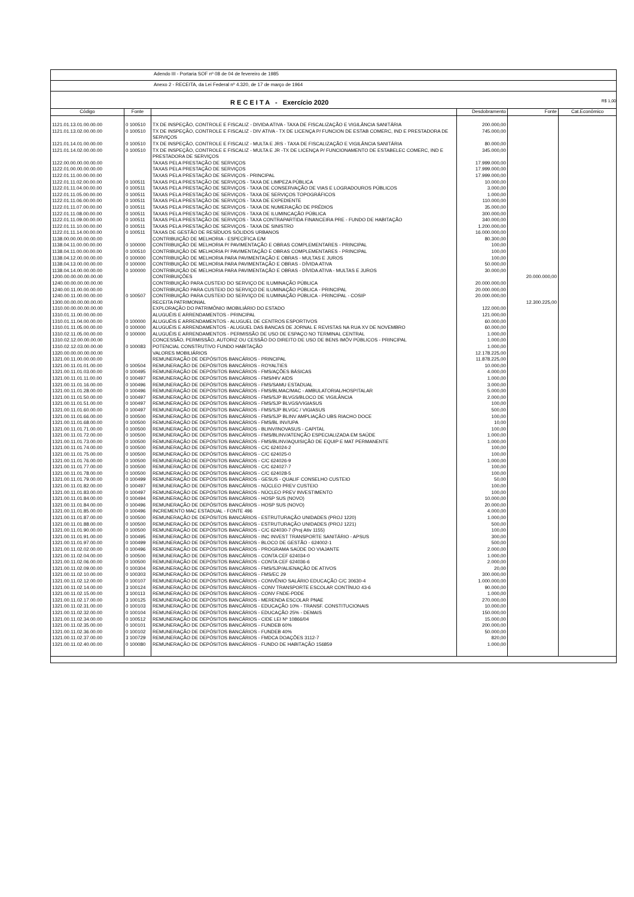Adendo III - Portaria SOF nº 08 de 04 de fevereiro de 1985
Anexo 2 - RECEITA, da Lei Federal nº 4.320, de 17 de março de 1964
R E C E I T A - Exercício 2020 R$ 1,00
| Código | Fonte | | Desdobramento | Fonte | Cat.Econômico |
| --- | --- | --- | --- | --- | --- |
| 1121.01.13.01.00.00.00 | 0 100510 | TX DE INSPEÇÃO, CONTROLE E FISCALIZ - DIVIDA ATIVA - TAXA DE FISCALIZAÇÃO E VIGILÂNCIA SANITÁRIA | 200.000,00 | | |
| 1121.01.13.02.00.00.00 | 0 100510 | TX DE INSPEÇÃO, CONTROLE E FISCALIZ - DIV ATIVA - TX DE LICENÇA P/ FUNCION DE ESTAB COMERC, IND E PRESTADORA DE SERVIÇOS | 745.000,00 | | |
| 1121.01.14.01.00.00.00 | 0 100510 | TX DE INSPEÇÃO, CONTROLE E FISCALIZ - MULTA E JRS - TAXA DE FISCALIZAÇÃO E VIGILÂNCIA SANITÁRIA | 80.000,00 | | |
| 1121.01.14.02.00.00.00 | 0 100510 | TX DE INSPEÇÃO, CONTROLE E FISCALIZ - MULTA E JR -TX DE LICENÇA P/ FUNCIONAMENTO DE ESTABELEC COMERC, IND E PRESTADORA DE SERVIÇOS | 345.000,00 | | |
| 1122.00.00.00.00.00.00 | | TAXAS PELA PRESTAÇÃO DE SERVIÇOS | 17.999.000,00 | | |
| 1122.01.00.00.00.00.00 | | TAXAS PELA PRESTAÇÃO DE SERVIÇOS | 17.999.000,00 | | |
| 1122.01.11.00.00.00.00 | | TAXAS PELA PRESTAÇÃO DE SERVIÇOS - PRINCIPAL | 17.999.000,00 | | |
| 1122.01.11.02.00.00.00 | 0 100511 | TAXAS PELA PRESTAÇÃO DE SERVIÇOS - TAXA DE LIMPEZA PÚBLICA | 10.000,00 | | |
| 1122.01.11.04.00.00.00 | 0 100511 | TAXAS PELA PRESTAÇÃO DE SERVIÇOS - TAXA DE CONSERVAÇÃO DE VIAS E LOGRADOUROS PÚBLICOS | 3.000,00 | | |
| 1122.01.11.05.00.00.00 | 0 100511 | TAXAS PELA PRESTAÇÃO DE SERVIÇOS - TAXA DE SERVIÇOS TOPOGRÁFICOS | 1.000,00 | | |
| 1122.01.11.06.00.00.00 | 0 100511 | TAXAS PELA PRESTAÇÃO DE SERVIÇOS - TAXA DE EXPEDIENTE | 110.000,00 | | |
| 1122.01.11.07.00.00.00 | 0 100511 | TAXAS PELA PRESTAÇÃO DE SERVIÇOS - TAXA DE NUMERAÇÃO DE PRÉDIOS | 35.000,00 | | |
| 1122.01.11.08.00.00.00 | 0 100511 | TAXAS PELA PRESTAÇÃO DE SERVIÇOS - TAXA DE ILUMINCAÇÃO PÚBLICA | 300.000,00 | | |
| 1122.01.11.09.00.00.00 | 0 100511 | TAXAS PELA PRESTAÇÃO DE SERVIÇOS - TAXA CONTRAPARTIDA FINANCEIRA PRE - FUNDO DE HABITAÇÃO | 340.000,00 | | |
| 1122.01.11.10.00.00.00 | 0 100511 | TAXAS PELA PRESTAÇÃO DE SERVIÇOS - TAXA DE SINISTRO | 1.200.000,00 | | |
| 1122.01.11.14.00.00.00 | 0 100511 | TAXAS DE GESTÃO DE RESÍDUOS SÓLIDOS URBANOS | 16.000.000,00 | | |
| 1138.00.00.00.00.00.00 | | CONTRIBUIÇÃO DE MELHORIA - ESPECÍFICA E/M | 80.300,00 | | |
| 1138.04.11.00.00.00.00 | 0 100000 | CONTRIBUIÇÃO DE MELHORIA P/ PAVIMENTAÇÃO E OBRAS COMPLEMENTARES - PRINCIPAL | 100,00 | | |
| 1138.04.11.00.00.00.00 | 0 100510 | CONTRIBUIÇÃO DE MELHORIA P/ PAVIMENTAÇÃO E OBRAS COMPLEMENTARES - PRINCIPAL | 100,00 | | |
| 1138.04.12.00.00.00.00 | 0 100000 | CONTRIBUIÇÃO DE MELHORIA PARA PAVIMENTAÇÃO E OBRAS - MULTAS E JUROS | 100,00 | | |
| 1138.04.13.00.00.00.00 | 0 100000 | CONTRIBUIÇÃO DE MELHORIA PARA PAVIMENTAÇÃO E OBRAS - DÍVIDA ATIVA | 50.000,00 | | |
| 1138.04.14.00.00.00.00 | 0 100000 | CONTRIBUIÇÃO DE MELHORIA PARA PAVIMENTAÇÃO E OBRAS - DÍVIDA ATIVA - MULTAS E JUROS | 30.000,00 | | |
| 1200.00.00.00.00.00.00 | | CONTRIBUIÇÕES | | 20.000.000,00 | |
| 1240.00.00.00.00.00.00 | | CONTRIBUIÇÃO PARA CUSTEIO DO SERVIÇO DE ILUMINAÇÃO PÚBLICA | 20.000.000,00 | | |
| 1240.00.11.00.00.00.00 | | CONTRIBUIÇÃO PARA CUSTEIO DO SERVIÇO DE ILUMINAÇÃO PÚBLICA - PRINCIPAL | 20.000.000,00 | | |
| 1240.00.11.00.00.00.00 | 0 100507 | CONTRIBUIÇÃO PARA CUSTEIO DO SERVIÇO DE ILUMINAÇÃO PÚBLICA - PRINCIPAL - COSIP | 20.000.000,00 | | |
| 1300.00.00.00.00.00.00 | | RECEITA PATRIMONIAL | | 12.300.225,00 | |
| 1310.00.00.00.00.00.00 | | EXPLORAÇÃO DO PATRIMÔNIO IMOBILIÁRIO DO ESTADO | 122.000,00 | | |
| 1310.01.11.00.00.00.00 | | ALUGUÉIS E ARRENDAMENTOS - PRINCIPAL | 121.000,00 | | |
| 1310.01.11.04.00.00.00 | 0 100000 | ALUGUÉIS E ARRENDAMENTOS - ALUGUEL DE CENTROS ESPORTIVOS | 60.000,00 | | |
| 1310.01.11.05.00.00.00 | 0 100000 | ALUGUÉIS E ARRENDAMENTOS - ALUGUEL DAS BANCAS DE JORNAL E REVISTAS NA RUA XV DE NOVEMBRO | 60.000,00 | | |
| 1310.02.11.05.00.00.00 | 0 100000 | ALUGUÉIS E ARRENDAMENTOS - PERMISSÃO DE USO DE ESPAÇO NO TERMINAL CENTRAL | 1.000,00 | | |
| 1310.02.12.00.00.00.00 | | CONCESSÃO, PERMISSÃO, AUTORIZ OU CESSÃO DO DIREITO DE USO DE BENS IMÓV PÚBLICOS - PRINCIPAL | 1.000,00 | | |
| 1310.02.12.03.00.00.00 | 0 100083 | POTENCIAL CONSTRUTIVO FUNDO HABITAÇÃO | 1.000,00 | | |
| 1320.00.00.00.00.00.00 | | VALORES MOBILIÁRIOS | 12.178.225,00 | | |
| 1321.00.11.00.00.00.00 | | REMUNERAÇÃO DE DEPÓSITOS BANCÁRIOS - PRINCIPAL | 11.878.225,00 | | |
| 1321.00.11.01.01.00.00 | 0 100504 | REMUNERAÇÃO DE DEPÓSITOS BANCÁRIOS - ROYALTIES | 10.000,00 | | |
| 1321.00.11.01.03.00.00 | 0 100495 | REMUNERAÇÃO DE DEPÓSITOS BANCÁRIOS - FMS/AÇÕES BÁSICAS | 4.000,00 | | |
| 1321.00.11.01.11.00.00 | 0 100497 | REMUNERAÇÃO DE DEPÓSITOS BANCÁRIOS - FMS/HIV AIDS | 1.000,00 | | |
| 1321.00.11.01.16.00.00 | 0 100496 | REMUNERAÇÃO DE DEPÓSITOS BANCÁRIOS - FMS/SAMU ESTADUAL | 3.000,00 | | |
| 1321.00.11.01.28.00.00 | 0 100496 | REMUNERAÇÃO DE DEPÓSITOS BANCÁRIOS - FMS/BLMAC/MAC - AMBULATORIAL/HOSPITALAR | 5.000,00 | | |
| 1321.00.11.01.50.00.00 | 0 100497 | REMUNERAÇÃO DE DEPÓSITOS BANCÁRIOS - FMS/SJP BLVGS/BLOCO DE VIGILÂNCIA | 2.000,00 | | |
| 1321.00.11.01.51.00.00 | 0 100497 | REMUNERAÇÃO DE DEPÓSITOS BANCÁRIOS - FMS/SJP BLVGS/VIGIASUS | 100,00 | | |
| 1321.00.11.01.60.00.00 | 0 100497 | REMUNERAÇÃO DE DEPÓSITOS BANCÁRIOS - FMS/SJP BLVGC / VIGIASUS | 500,00 | | |
| 1321.00.11.01.66.00.00 | 0 100500 | REMUNERAÇÃO DE DEPÓSITOS BANCÁRIOS - FMS/SJP BLINV AMPLIAÇÃO UBS RIACHO DOCE | 100,00 | | |
| 1321.00.11.01.68.00.00 | 0 100500 | REMUNERAÇÃO DE DEPÓSITOS BANCÁRIOS - FMS/BL INV/UPA | 10,00 | | |
| 1321.00.11.01.71.00.00 | 0 100500 | REMUNERAÇÃO DE DEPÓSITOS BANCÁRIOS - BLINV/INOVASUS - CAPITAL | 100,00 | | |
| 1321.00.11.01.72.00.00 | 0 100500 | REMUNERAÇÃO DE DEPÓSITOS BANCÁRIOS - FMS/BLINV/ATENÇÃO ESPECIALIZADA EM SAÚDE | 1.000,00 | | |
| 1321.00.11.01.73.00.00 | 0 100500 | REMUNERAÇÃO DE DEPÓSITOS BANCÁRIOS - FMS/BLINV/AQUISIÇÃO DE EQUIP E MAT PERMANENTE | 1.000,00 | | |
| 1321.00.11.01.74.00.00 | 0 100500 | REMUNERAÇÃO DE DEPÓSITOS BANCÁRIOS - C/C 624024-2 | 100,00 | | |
| 1321.00.11.01.75.00.00 | 0 100500 | REMUNERAÇÃO DE DEPÓSITOS BANCÁRIOS - C/C 624025-0 | 100,00 | | |
| 1321.00.11.01.76.00.00 | 0 100500 | REMUNERAÇÃO DE DEPÓSITOS BANCÁRIOS - C/C 624026-9 | 1.000,00 | | |
| 1321.00.11.01.77.00.00 | 0 100500 | REMUNERAÇÃO DE DEPÓSITOS BANCÁRIOS - C/C 624027-7 | 100,00 | | |
| 1321.00.11.01.78.00.00 | 0 100500 | REMUNERAÇÃO DE DEPÓSITOS BANCÁRIOS - C/C 624028-5 | 100,00 | | |
| 1321.00.11.01.79.00.00 | 0 100499 | REMUNERAÇÃO DE DEPÓSITOS BANCÁRIOS - GESUS - QUALIF CONSELHO CUSTEIO | 50,00 | | |
| 1321.00.11.01.82.00.00 | 0 100497 | REMUNERAÇÃO DE DEPÓSITOS BANCÁRIOS - NÚCLEO PREV CUSTEIO | 100,00 | | |
| 1321.00.11.01.83.00.00 | 0 100497 | REMUNERAÇÃO DE DEPÓSITOS BANCÁRIOS - NÚCLEO PREV INVESTIMENTO | 100,00 | | |
| 1321.00.11.01.84.00.00 | 0 100494 | REMUNERAÇÃO DE DEPÓSITOS BANCÁRIOS - HOSP SUS (NOVO) | 10.000,00 | | |
| 1321.00.11.01.84.00.00 | 0 100496 | REMUNERAÇÃO DE DEPÓSITOS BANCÁRIOS - HOSP SUS (NOVO) | 20.000,00 | | |
| 1321.00.11.01.85.00.00 | 0 100496 | INCREMENTO MAC ESTADUAL - FONTE 496 | 4.000,00 | | |
| 1321.00.11.01.87.00.00 | 0 100500 | REMUNERAÇÃO DE DEPÓSITOS BANCÁRIOS - ESTRUTURAÇÃO UNIDADES (PROJ 1220) | 1.000,00 | | |
| 1321.00.11.01.88.00.00 | 0 100500 | REMUNERAÇÃO DE DEPÓSITOS BANCÁRIOS - ESTRUTURAÇÃO UNIDADES (PROJ 1221) | 500,00 | | |
| 1321.00.11.01.90.00.00 | 0 100500 | REMUNERAÇÃO DE DEPÓSITOS BANCÁRIOS - C/C 624030-7 (Proj Ativ 1155) | 100,00 | | |
| 1321.00.11.01.91.00.00 | 0 100495 | REMUNERAÇÃO DE DEPÓSITOS BANCÁRIOS - INC INVEST TRANSPORTE SANITÁRIO - APSUS | 300,00 | | |
| 1321.00.11.01.97.00.00 | 0 100499 | REMUNERAÇÃO DE DEPÓSITOS BANCÁRIOS - BLOCO DE GESTÃO - 624002-1 | 500,00 | | |
| 1321.00.11.02.02.00.00 | 0 100496 | REMUNERAÇÃO DE DEPÓSITOS BANCÁRIOS - PROGRAMA SAÚDE DO VIAJANTE | 2.000,00 | | |
| 1321.00.11.02.04.00.00 | 0 100500 | REMUNERAÇÃO DE DEPÓSITOS BANCÁRIOS - CONTA CEF 624034-0 | 1.000,00 | | |
| 1321.00.11.02.06.00.00 | 0 100500 | REMUNERAÇÃO DE DEPÓSITOS BANCÁRIOS - CONTA CEF 624036-6 | 2.000,00 | | |
| 1321.00.11.02.09.00.00 | 0 100304 | REMUNERAÇÃO DE DEPÓSITOS BANCÁRIOS - FMS/SJP/ALIENAÇÃO DE ATIVOS | 20,00 | | |
| 1321.00.11.02.10.00.00 | 0 100303 | REMUNERAÇÃO DE DEPÓSITOS BANCÁRIOS - FMS/EC 29 | 300.000,00 | | |
| 1321.00.11.02.12.00.00 | 0 100107 | REMUNERAÇÃO DE DEPÓSITOS BANCÁRIOS - CONVÊNIO SALÁRIO EDUCAÇÃO C/C 30630-4 | 1.000.000,00 | | |
| 1321.00.11.02.14.00.00 | 3 100124 | REMUNERAÇÃO DE DEPÓSITOS BANCÁRIOS - CONV TRANSPORTE ESCOLAR CONTÍNUO 43-6 | 90.000,00 | | |
| 1321.00.11.02.15.00.00 | 3 100113 | REMUNERAÇÃO DE DEPÓSITOS BANCÁRIOS - CONV FNDE-PDDE | 1.000,00 | | |
| 1321.00.11.02.17.00.00 | 3 100125 | REMUNERAÇÃO DE DEPÓSITOS BANCÁRIOS - MERENDA ESCOLAR PNAE | 270.000,00 | | |
| 1321.00.11.02.31.00.00 | 0 100103 | REMUNERAÇÃO DE DEPÓSITOS BANCÁRIOS - EDUCAÇÃO 10% - TRANSF. CONSTITUCIONAIS | 10.000,00 | | |
| 1321.00.11.02.32.00.00 | 0 100104 | REMUNERAÇÃO DE DEPÓSITOS BANCÁRIOS - EDUCAÇÃO 25% - DEMAIS | 150.000,00 | | |
| 1321.00.11.02.34.00.00 | 0 100512 | REMUNERAÇÃO DE DEPÓSITOS BANCÁRIOS - CIDE LEI Nº 10866/04 | 15.000,00 | | |
| 1321.00.11.02.35.00.00 | 0 100101 | REMUNERAÇÃO DE DEPÓSITOS BANCÁRIOS - FUNDEB 60% | 200.000,00 | | |
| 1321.00.11.02.36.00.00 | 0 100102 | REMUNERAÇÃO DE DEPÓSITOS BANCÁRIOS - FUNDEB 40% | 50.000,00 | | |
| 1321.00.11.02.37.00.00 | 3 100729 | REMUNERAÇÃO DE DEPÓSITOS BANCÁRIOS - FMDCA DOAÇÕES 3112-7 | 820,00 | | |
| 1321.00.11.02.40.00.00 | 0 100080 | REMUNERAÇÃO DE DEPÓSITOS BANCÁRIOS - FUNDO DE HABITAÇÃO 156859 | 1.000,00 | | |